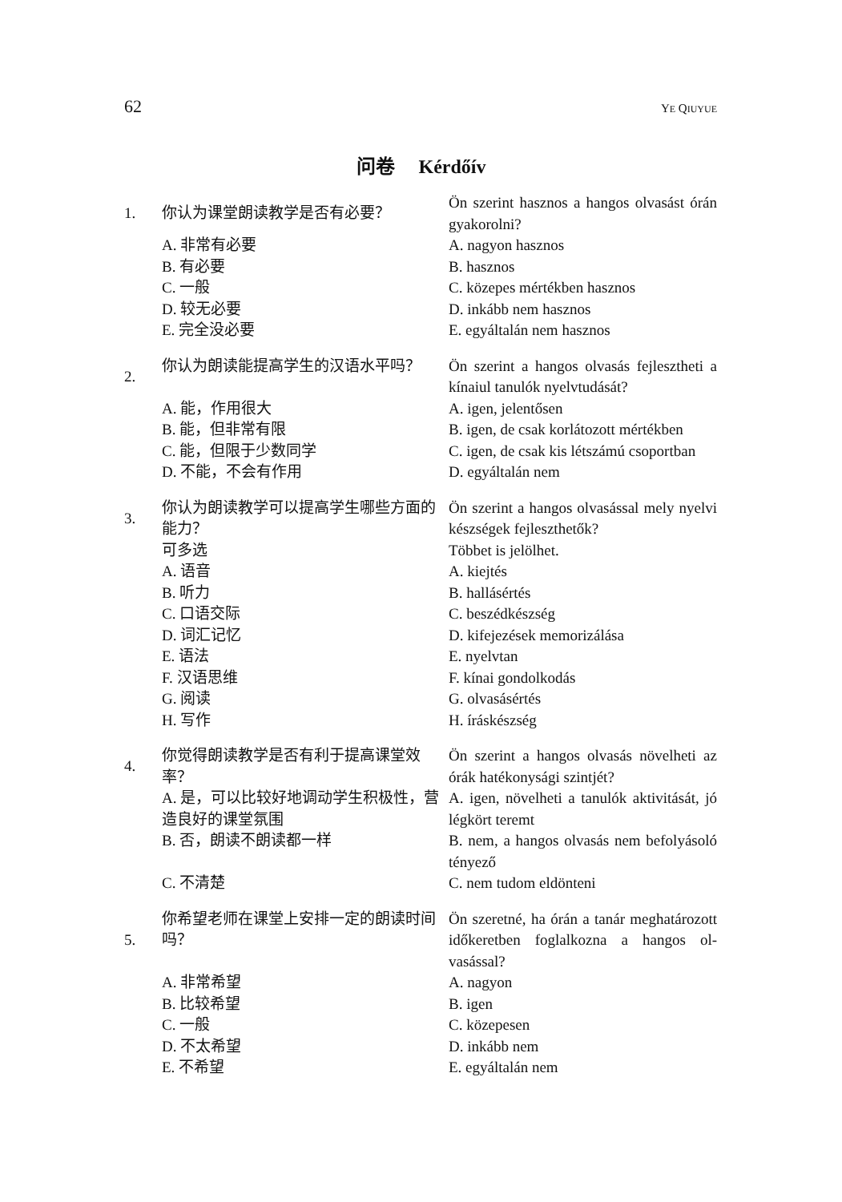62 YE QIUYUE
问卷 Kérdőív
| 1. | 你认为课堂朗读教学是否有必要？ | Ön szerint hasznos a hangos olvasást órán gyakorolni? |
| | A. 非常有必要 B. 有必要 C. 一般 D. 较无必要 E. 完全没必要 | A. nagyon hasznos B. hasznos C. közepes mértékben hasznos D. inkább nem hasznos E. egyáltalán nem hasznos |
| 2. | 你认为朗读能提高学生的汉语水平吗？ | Ön szerint a hangos olvasás fejlesztheti a kínaiul tanulók nyelvtudását? |
| | A. 能，作用很大 B. 能，但非常有限 C. 能，但限于少数同学 D. 不能，不会有作用 | A. igen, jelentősen B. igen, de csak korlátozott mértékben C. igen, de csak kis létszámú csoportban D. egyáltalán nem |
| 3. | 你认为朗读教学可以提高学生哪些方面的能力？ | Ön szerint a hangos olvasással mely nyelvi készségek fejleszthetők? |
| | 可多选 A. 语音 B. 听力 C. 口语交际 D. 词汇记忆 E. 语法 F. 汉语思维 G. 阅读 H. 写作 | Többet is jelölhet. A. kiejtés B. hallásértés C. beszédkészség D. kifejezések memorizálása E. nyelvtan F. kínai gondolkodás G. olvasásértés H. íráskészség |
| 4. | 你觉得朗读教学是否有利于提高课堂效率？ | Ön szerint a hangos olvasás növelheti az órák hatékonysági szintjét? |
| | A. 是，可以比较好地调动学生积极性，营造良好的课堂氛围 | A. igen, növelheti a tanulók aktivitását, jó légkört teremt |
| | B. 否，朗读不朗读都一样 | B. nem, a hangos olvasás nem befolyá­soló tényező |
| | C. 不清楚 | C. nem tudom eldönteni |
| 5. | 你希望老师在课堂上安排一定的朗读时间吗？ | Ön szeretné, ha órán a tanár meghatáro­zott időkeretben foglalkozna a hangos ol­vasással? |
| | A. 非常希望 B. 比较希望 C. 一般 D. 不太希望 E. 不希望 | A. nagyon B. igen C. közepesen D. inkább nem E. egyáltalán nem |